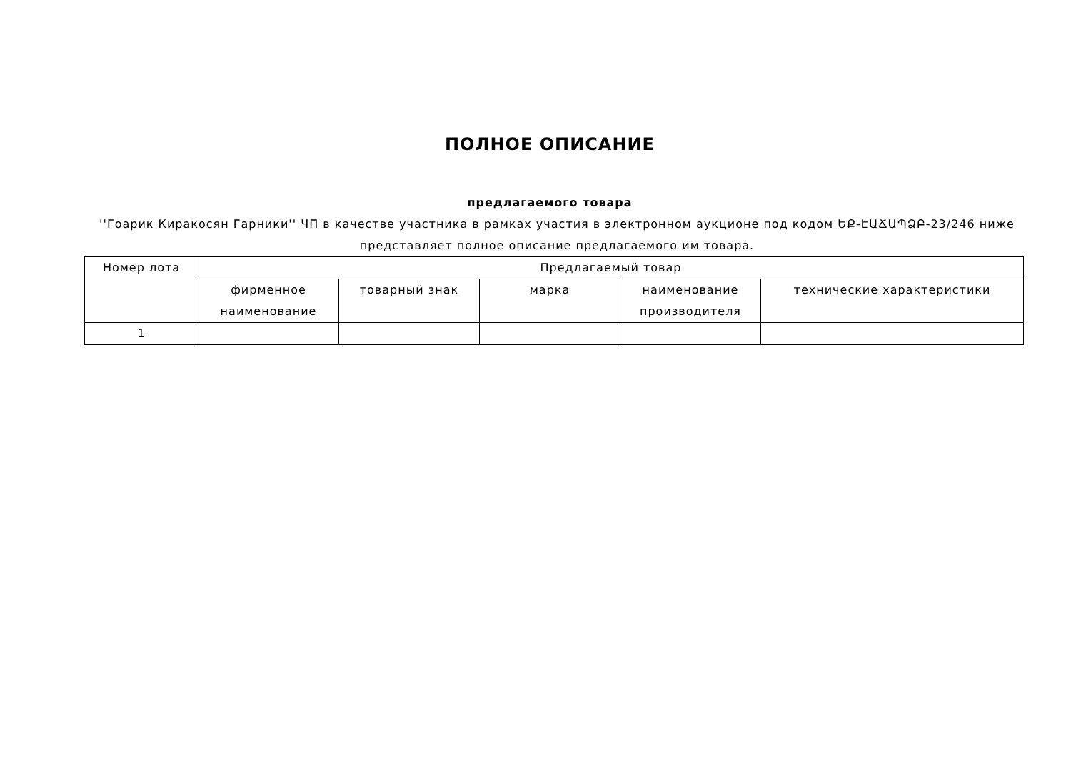ПОЛНОЕ ОПИСАНИЕ
предлагаемого товара
''Гоарик Киракосян Гарники'' ЧП в качестве участника в рамках участия в электронном аукционе под кодом ԵՔ-ԷԱՃԱՊՁԲ-23/246 ниже представляет полное описание предлагаемого им товара.
| Номер лота | Предлагаемый товар | | | | |
| --- | --- | --- | --- | --- | --- |
| | фирменное наименование | товарный знак | марка | наименование производителя | технические характеристики |
| 1 | | | | | |